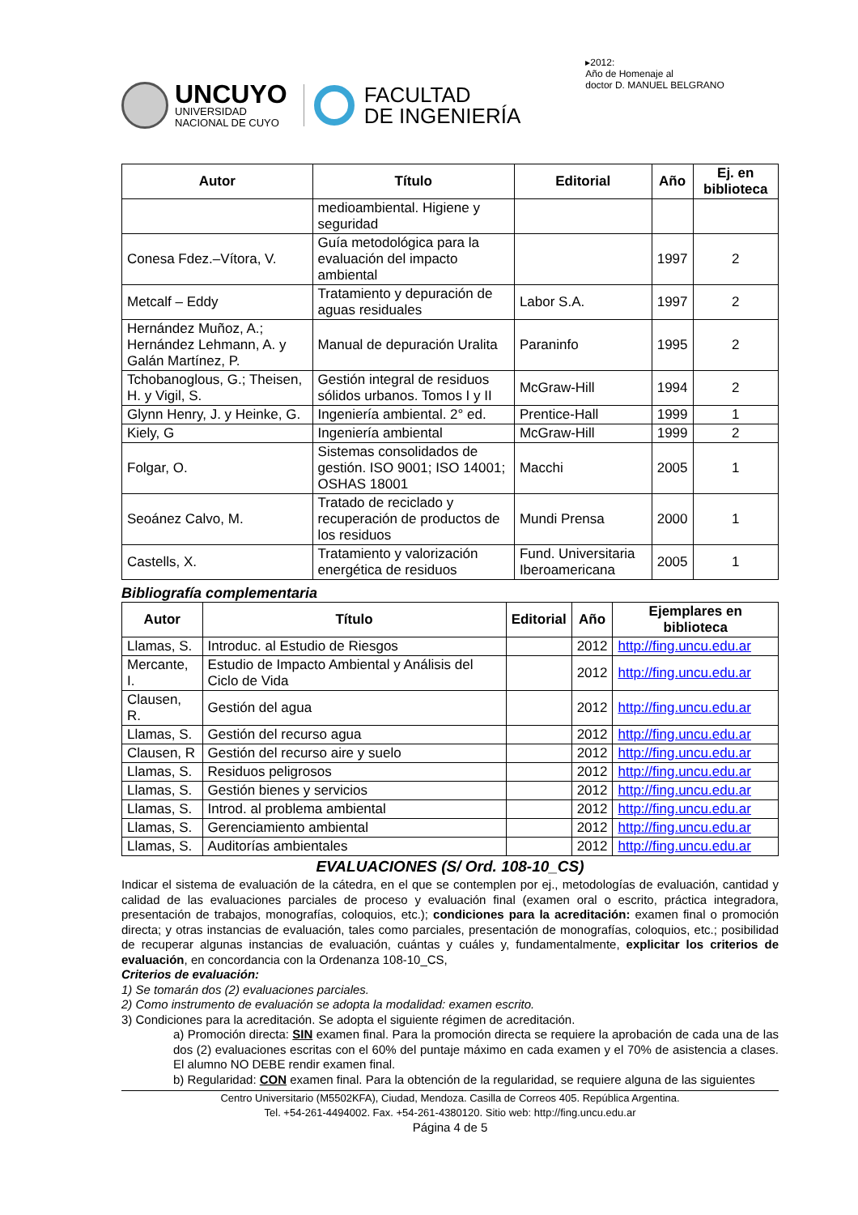UNCUYO
UNIVERSIDAD
NACIONAL DE CUYO
FACULTAD
DE INGENIERÍA
▸2012:
Año de Homenaje al
doctor D. MANUEL BELGRANO
| Autor | Título | Editorial | Año | Ej. en biblioteca |
| --- | --- | --- | --- | --- |
| | medioambiental. Higiene y seguridad | | | |
| Conesa Fdez.–Vítora, V. | Guía metodológica para la evaluación del impacto ambiental | | 1997 | 2 |
| Metcalf – Eddy | Tratamiento y depuración de aguas residuales | Labor S.A. | 1997 | 2 |
| Hernández Muñoz, A.; Hernández Lehmann, A. y Galán Martínez, P. | Manual de depuración Uralita | Paraninfo | 1995 | 2 |
| Tchobanoglous, G.; Theisen, H. y Vigil, S. | Gestión integral de residuos sólidos urbanos. Tomos I y II | McGraw-Hill | 1994 | 2 |
| Glynn Henry, J. y Heinke, G. | Ingeniería ambiental. 2° ed. | Prentice-Hall | 1999 | 1 |
| Kiely, G | Ingeniería ambiental | McGraw-Hill | 1999 | 2 |
| Folgar, O. | Sistemas consolidados de gestión. ISO 9001; ISO 14001; OSHAS 18001 | Macchi | 2005 | 1 |
| Seoánez Calvo, M. | Tratado de reciclado y recuperación de productos de los residuos | Mundi Prensa | 2000 | 1 |
| Castells, X. | Tratamiento y valorización energética de residuos | Fund. Universitaria Iberoamericana | 2005 | 1 |
Bibliografía complementaria
| Autor | Título | Editorial | Año | Ejemplares en biblioteca |
| --- | --- | --- | --- | --- |
| Llamas, S. | Introduc. al Estudio de Riesgos | | 2012 | http://fing.uncu.edu.ar |
| Mercante, I. | Estudio de Impacto Ambiental y Análisis del Ciclo de Vida | | 2012 | http://fing.uncu.edu.ar |
| Clausen, R. | Gestión del agua | | 2012 | http://fing.uncu.edu.ar |
| Llamas, S. | Gestión del recurso agua | | 2012 | http://fing.uncu.edu.ar |
| Clausen, R | Gestión del recurso aire y suelo | | 2012 | http://fing.uncu.edu.ar |
| Llamas, S. | Residuos peligrosos | | 2012 | http://fing.uncu.edu.ar |
| Llamas, S. | Gestión bienes y servicios | | 2012 | http://fing.uncu.edu.ar |
| Llamas, S. | Introd. al problema ambiental | | 2012 | http://fing.uncu.edu.ar |
| Llamas, S. | Gerenciamiento ambiental | | 2012 | http://fing.uncu.edu.ar |
| Llamas, S. | Auditorías ambientales | | 2012 | http://fing.uncu.edu.ar |
EVALUACIONES (S/ Ord. 108-10_CS)
Indicar el sistema de evaluación de la cátedra, en el que se contemplen por ej., metodologías de evaluación, cantidad y calidad de las evaluaciones parciales de proceso y evaluación final (examen oral o escrito, práctica integradora, presentación de trabajos, monografías, coloquios, etc.); condiciones para la acreditación: examen final o promoción directa; y otras instancias de evaluación, tales como parciales, presentación de monografías, coloquios, etc.; posibilidad de recuperar algunas instancias de evaluación, cuántas y cuáles y, fundamentalmente, explicitar los criterios de evaluación, en concordancia con la Ordenanza 108-10_CS,
Criterios de evaluación:
1) Se tomarán dos (2) evaluaciones parciales.
2) Como instrumento de evaluación se adopta la modalidad: examen escrito.
3) Condiciones para la acreditación. Se adopta el siguiente régimen de acreditación.
a) Promoción directa: SIN examen final. Para la promoción directa se requiere la aprobación de cada una de las dos (2) evaluaciones escritas con el 60% del puntaje máximo en cada examen y el 70% de asistencia a clases. El alumno NO DEBE rendir examen final.
b) Regularidad: CON examen final. Para la obtención de la regularidad, se requiere alguna de las siguientes
Centro Universitario (M5502KFA), Ciudad, Mendoza. Casilla de Correos 405. República Argentina.
Tel. +54-261-4494002. Fax. +54-261-4380120. Sitio web: http://fing.uncu.edu.ar
Página 4 de 5